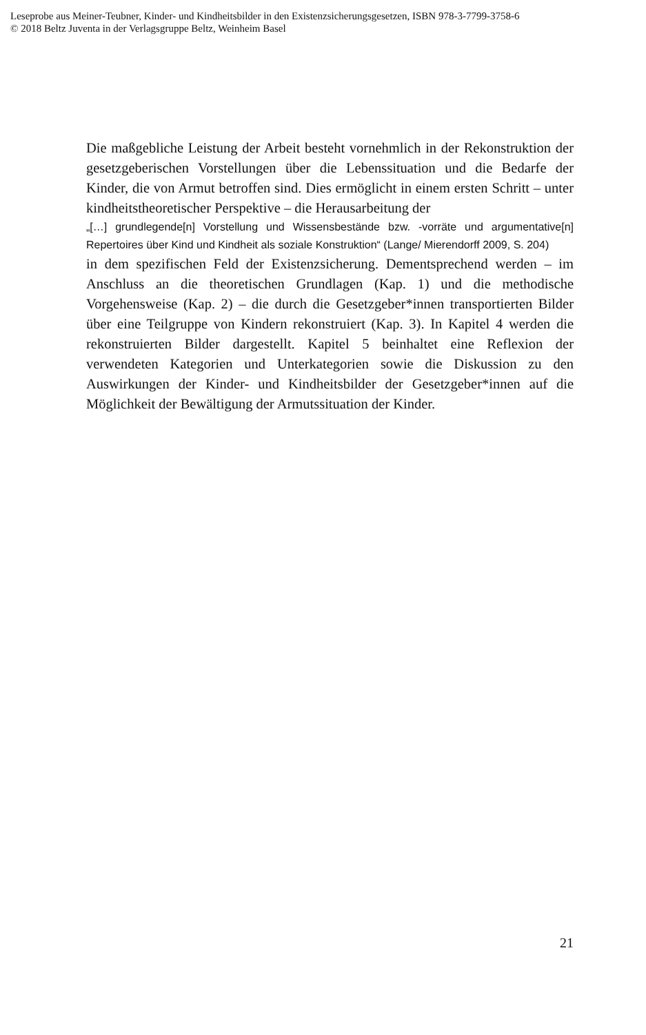Leseprobe aus Meiner-Teubner, Kinder- und Kindheitsbilder in den Existenzsicherungsgesetzen, ISBN 978-3-7799-3758-6
© 2018 Beltz Juventa in der Verlagsgruppe Beltz, Weinheim Basel
Die maßgebliche Leistung der Arbeit besteht vornehmlich in der Rekonstruktion der gesetzgeberischen Vorstellungen über die Lebenssituation und die Bedarfe der Kinder, die von Armut betroffen sind. Dies ermöglicht in einem ersten Schritt – unter kindheitstheoretischer Perspektive – die Herausarbeitung der
„[…] grundlegende[n] Vorstellung und Wissensbestände bzw. -vorräte und argumentative[n] Repertoires über Kind und Kindheit als soziale Konstruktion“ (Lange/ Mierendorff 2009, S. 204)
in dem spezifischen Feld der Existenzsicherung. Dementsprechend werden – im Anschluss an die theoretischen Grundlagen (Kap. 1) und die methodische Vorgehensweise (Kap. 2) – die durch die Gesetzgeber*innen transportierten Bilder über eine Teilgruppe von Kindern rekonstruiert (Kap. 3). In Kapitel 4 werden die rekonstruierten Bilder dargestellt. Kapitel 5 beinhaltet eine Reflexion der verwendeten Kategorien und Unterkategorien sowie die Diskussion zu den Auswirkungen der Kinder- und Kindheitsbilder der Gesetzgeber*innen auf die Möglichkeit der Bewältigung der Armutssituation der Kinder.
21